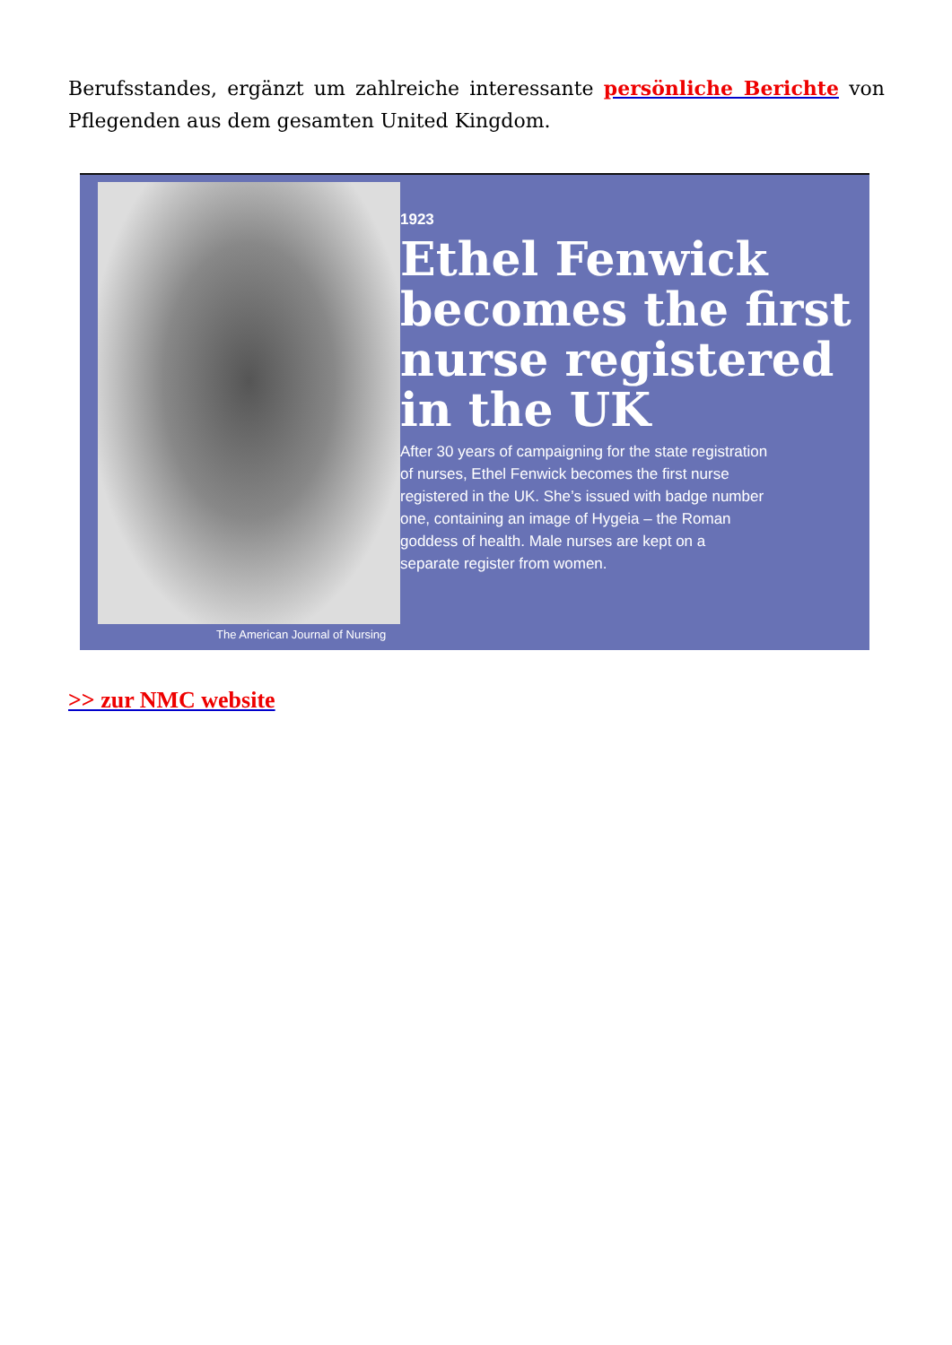Berufsstandes, ergänzt um zahlreiche interessante persönliche Berichte von Pflegenden aus dem gesamten United Kingdom.
The American Journal of Nursing
1923
Ethel Fenwick becomes the first nurse registered in the UK
After 30 years of campaigning for the state registration of nurses, Ethel Fenwick becomes the first nurse registered in the UK. She’s issued with badge number one, containing an image of Hygeia – the Roman goddess of health. Male nurses are kept on a separate register from women.
>> zur NMC website